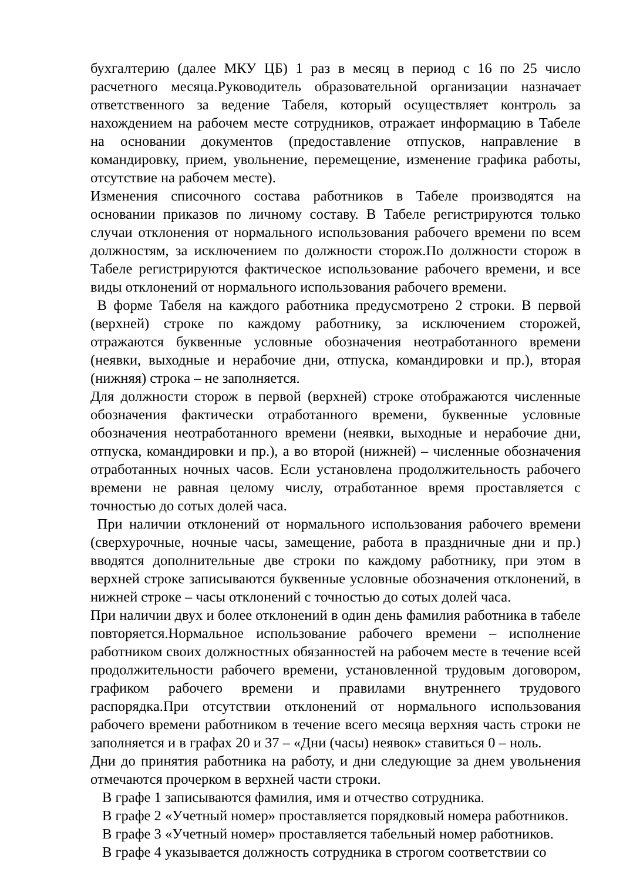бухгалтерию (далее МКУ ЦБ) 1 раз в месяц в период с 16 по 25 число расчетного месяца.Руководитель образовательной организации назначает ответственного за ведение Табеля, который осуществляет контроль за нахождением на рабочем месте сотрудников, отражает информацию в Табеле на основании документов (предоставление отпусков, направление в командировку, прием, увольнение, перемещение, изменение графика работы, отсутствие на рабочем месте).
Изменения списочного состава работников в Табеле производятся на основании приказов по личному составу. В Табеле регистрируются только случаи отклонения от нормального использования рабочего времени по всем должностям, за исключением по должности сторож.По должности сторож в Табеле регистрируются фактическое использование рабочего времени, и все виды отклонений от нормального использования рабочего времени.
В форме Табеля на каждого работника предусмотрено 2 строки. В первой (верхней) строке по каждому работнику, за исключением сторожей, отражаются буквенные условные обозначения неотработанного времени (неявки, выходные и нерабочие дни, отпуска, командировки и пр.), вторая (нижняя) строка – не заполняется.
Для должности сторож в первой (верхней) строке отображаются численные обозначения фактически отработанного времени, буквенные условные обозначения неотработанного времени (неявки, выходные и нерабочие дни, отпуска, командировки и пр.), а во второй (нижней) – численные обозначения отработанных ночных часов. Если установлена продолжительность рабочего времени не равная целому числу, отработанное время проставляется с точностью до сотых долей часа.
При наличии отклонений от нормального использования рабочего времени (сверхурочные, ночные часы, замещение, работа в праздничные дни и пр.) вводятся дополнительные две строки по каждому работнику, при этом в верхней строке записываются буквенные условные обозначения отклонений, в нижней строке – часы отклонений с точностью до сотых долей часа.
При наличии двух и более отклонений в один день фамилия работника в табеле повторяется.Нормальное использование рабочего времени – исполнение работником своих должностных обязанностей на рабочем месте в течение всей продолжительности рабочего времени, установленной трудовым договором, графиком рабочего времени и правилами внутреннего трудового распорядка.При отсутствии отклонений от нормального использования рабочего времени работником в течение всего месяца верхняя часть строки не заполняется и в графах 20 и 37 – «Дни (часы) неявок» ставиться 0 – ноль.
Дни до принятия работника на работу, и дни следующие за днем увольнения отмечаются прочерком в верхней части строки.
В графе 1 записываются фамилия, имя и отчество сотрудника.
В графе 2 «Учетный номер» проставляется порядковый номера работников.
В графе 3 «Учетный номер» проставляется табельный номер работников.
В графе 4 указывается должность сотрудника в строгом соответствии со